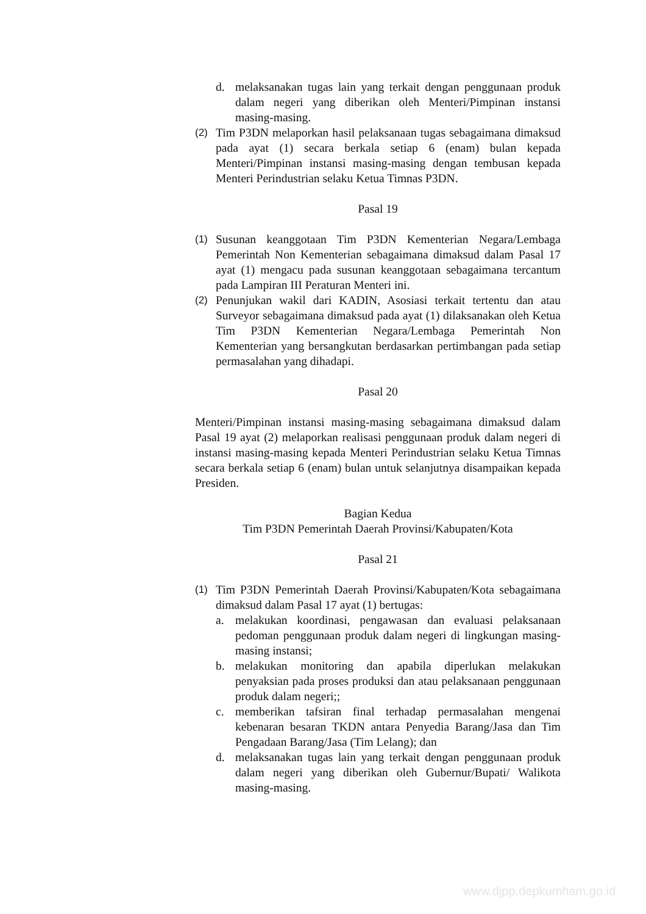d. melaksanakan tugas lain yang terkait dengan penggunaan produk dalam negeri yang diberikan oleh Menteri/Pimpinan instansi masing-masing.
(2) Tim P3DN melaporkan hasil pelaksanaan tugas sebagaimana dimaksud pada ayat (1) secara berkala setiap 6 (enam) bulan kepada Menteri/Pimpinan instansi masing-masing dengan tembusan kepada Menteri Perindustrian selaku Ketua Timnas P3DN.
Pasal 19
(1) Susunan keanggotaan Tim P3DN Kementerian Negara/Lembaga Pemerintah Non Kementerian sebagaimana dimaksud dalam Pasal 17 ayat (1) mengacu pada susunan keanggotaan sebagaimana tercantum pada Lampiran III Peraturan Menteri ini.
(2) Penunjukan wakil dari KADIN, Asosiasi terkait tertentu dan atau Surveyor sebagaimana dimaksud pada ayat (1) dilaksanakan oleh Ketua Tim P3DN Kementerian Negara/Lembaga Pemerintah Non Kementerian yang bersangkutan berdasarkan pertimbangan pada setiap permasalahan yang dihadapi.
Pasal 20
Menteri/Pimpinan instansi masing-masing sebagaimana dimaksud dalam Pasal 19 ayat (2) melaporkan realisasi penggunaan produk dalam negeri di instansi masing-masing kepada Menteri Perindustrian selaku Ketua Timnas secara berkala setiap 6 (enam) bulan untuk selanjutnya disampaikan kepada Presiden.
Bagian Kedua
Tim P3DN Pemerintah Daerah Provinsi/Kabupaten/Kota
Pasal 21
(1) Tim P3DN Pemerintah Daerah Provinsi/Kabupaten/Kota sebagaimana dimaksud dalam Pasal 17 ayat (1) bertugas:
a. melakukan koordinasi, pengawasan dan evaluasi pelaksanaan pedoman penggunaan produk dalam negeri di lingkungan masing-masing instansi;
b. melakukan monitoring dan apabila diperlukan melakukan penyaksian pada proses produksi dan atau pelaksanaan penggunaan produk dalam negeri;;
c. memberikan tafsiran final terhadap permasalahan mengenai kebenaran besaran TKDN antara Penyedia Barang/Jasa dan Tim Pengadaan Barang/Jasa (Tim Lelang); dan
d. melaksanakan tugas lain yang terkait dengan penggunaan produk dalam negeri yang diberikan oleh Gubernur/Bupati/ Walikota masing-masing.
www.djpp.depkumham.go.id